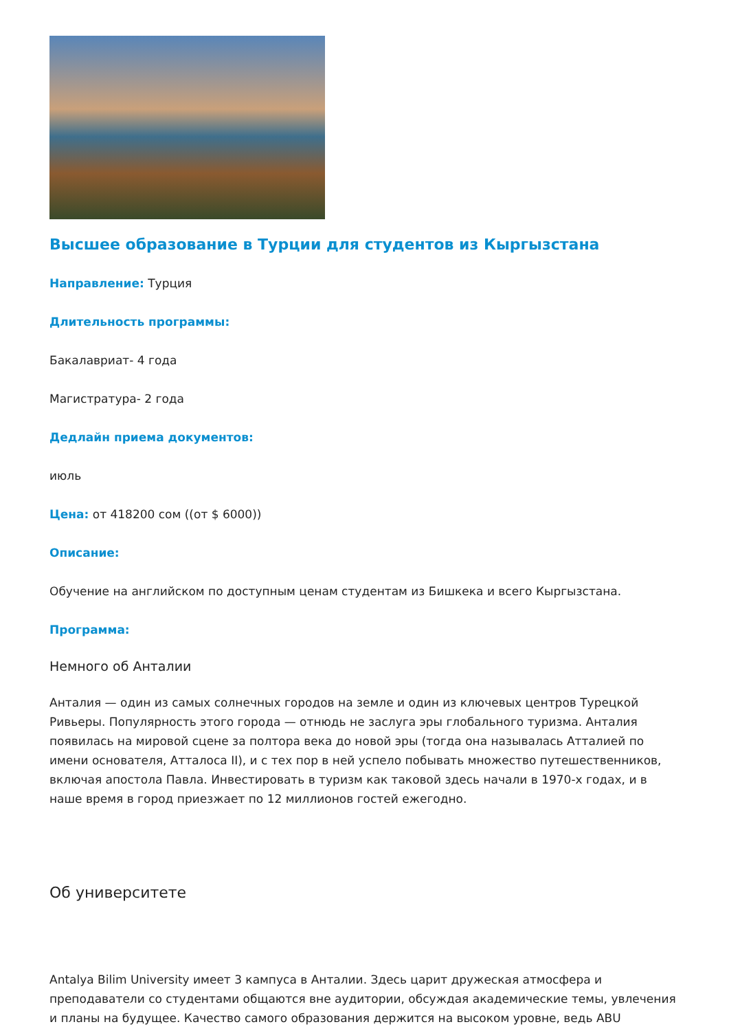Высшее образование в Турции для студентов из Кыргызстана
Направление: Турция
Длительность программы:
Бакалавриат- 4 года
Магистратура- 2 года
Дедлайн приема документов:
июль
Цена: от 418200 сом ((от $ 6000))
Описание:
Обучение на английском по доступным ценам студентам из Бишкека и всего Кыргызстана.
Программа:
Немного об Анталии
Анталия — один из самых солнечных городов на земле и один из ключевых центров Турецкой Ривьеры. Популярность этого города — отнюдь не заслуга эры глобального туризма. Анталия появилась на мировой сцене за полтора века до новой эры (тогда она называлась Атталией по имени основателя, Атталоса II), и с тех пор в ней успело побывать множество путешественников, включая апостола Павла. Инвестировать в туризм как таковой здесь начали в 1970-х годах, и в наше время в город приезжает по 12 миллионов гостей ежегодно.
Об университете
Antalya Bilim University имеет 3 кампуса в Анталии. Здесь царит дружеская атмосфера и преподаватели со студентами общаются вне аудитории, обсуждая академические темы, увлечения и планы на будущее. Качество самого образования держится на высоком уровне, ведь ABU